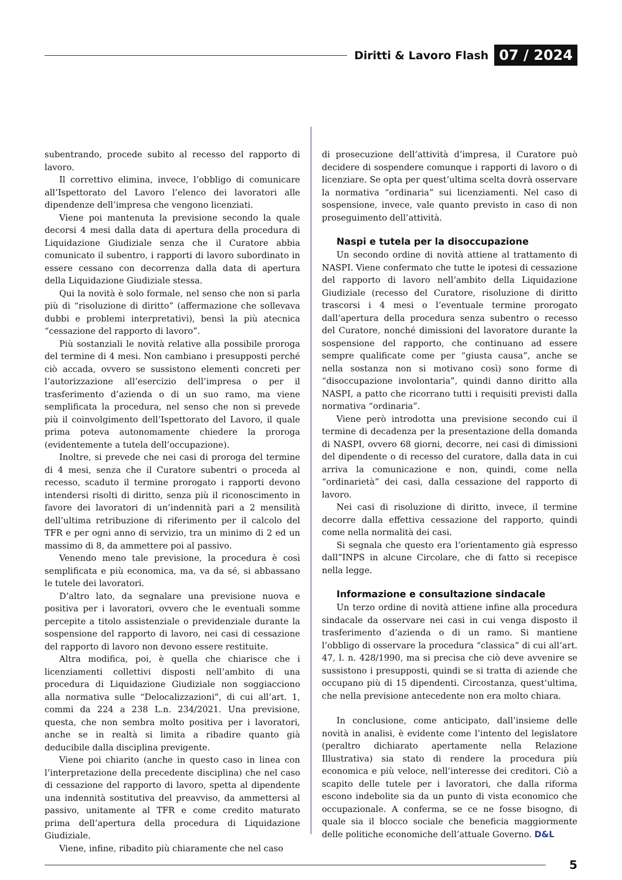Diritti & Lavoro Flash 07 / 2024
subentrando, procede subito al recesso del rapporto di lavoro.
Il correttivo elimina, invece, l’obbligo di comunicare all’Ispettorato del Lavoro l’elenco dei lavoratori alle dipendenze dell’impresa che vengono licenziati.
Viene poi mantenuta la previsione secondo la quale decorsi 4 mesi dalla data di apertura della procedura di Liquidazione Giudiziale senza che il Curatore abbia comunicato il subentro, i rapporti di lavoro subordinato in essere cessano con decorrenza dalla data di apertura della Liquidazione Giudiziale stessa.
Qui la novità è solo formale, nel senso che non si parla più di “risoluzione di diritto” (affermazione che sollevava dubbi e problemi interpretativi), bensì la più atecnica “cessazione del rapporto di lavoro”.
Più sostanziali le novità relative alla possibile proroga del termine di 4 mesi. Non cambiano i presupposti perché ciò accada, ovvero se sussistono elementi concreti per l’autorizzazione all’esercizio dell’impresa o per il trasferimento d’azienda o di un suo ramo, ma viene semplificata la procedura, nel senso che non si prevede più il coinvolgimento dell’Ispettorato del Lavoro, il quale prima poteva autonomamente chiedere la proroga (evidentemente a tutela dell’occupazione).
Inoltre, si prevede che nei casi di proroga del termine di 4 mesi, senza che il Curatore subentri o proceda al recesso, scaduto il termine prorogato i rapporti devono intendersi risolti di diritto, senza più il riconoscimento in favore dei lavoratori di un’indennità pari a 2 mensilità dell’ultima retribuzione di riferimento per il calcolo del TFR e per ogni anno di servizio, tra un minimo di 2 ed un massimo di 8, da ammettere poi al passivo.
Venendo meno tale previsione, la procedura è così semplificata e più economica, ma, va da sé, si abbassano le tutele dei lavoratori.
D’altro lato, da segnalare una previsione nuova e positiva per i lavoratori, ovvero che le eventuali somme percepite a titolo assistenziale o previdenziale durante la sospensione del rapporto di lavoro, nei casi di cessazione del rapporto di lavoro non devono essere restituite.
Altra modifica, poi, è quella che chiarisce che i licenziamenti collettivi disposti nell’ambito di una procedura di Liquidazione Giudiziale non soggiacciono alla normativa sulle “Delocalizzazioni”, di cui all’art. 1, commi da 224 a 238 L.n. 234/2021. Una previsione, questa, che non sembra molto positiva per i lavoratori, anche se in realtà si limita a ribadire quanto già deducibile dalla disciplina previgente.
Viene poi chiarito (anche in questo caso in linea con l’interpretazione della precedente disciplina) che nel caso di cessazione del rapporto di lavoro, spetta al dipendente una indennità sostitutiva del preavviso, da ammettersi al passivo, unitamente al TFR e come credito maturato prima dell’apertura della procedura di Liquidazione Giudiziale.
Viene, infine, ribadito più chiaramente che nel caso
di prosecuzione dell’attività d’impresa, il Curatore può decidere di sospendere comunque i rapporti di lavoro o di licenziare. Se opta per quest’ultima scelta dovrà osservare la normativa “ordinaria” sui licenziamenti. Nel caso di sospensione, invece, vale quanto previsto in caso di non proseguimento dell’attività.
Naspi e tutela per la disoccupazione
Un secondo ordine di novità attiene al trattamento di NASPI. Viene confermato che tutte le ipotesi di cessazione del rapporto di lavoro nell’ambito della Liquidazione Giudiziale (recesso del Curatore, risoluzione di diritto trascorsi i 4 mesi o l’eventuale termine prorogato dall’apertura della procedura senza subentro o recesso del Curatore, nonché dimissioni del lavoratore durante la sospensione del rapporto, che continuano ad essere sempre qualificate come per “giusta causa”, anche se nella sostanza non si motivano così) sono forme di “disoccupazione involontaria”, quindi danno diritto alla NASPI, a patto che ricorrano tutti i requisiti previsti dalla normativa “ordinaria”.
Viene però introdotta una previsione secondo cui il termine di decadenza per la presentazione della domanda di NASPI, ovvero 68 giorni, decorre, nei casi di dimissioni del dipendente o di recesso del curatore, dalla data in cui arriva la comunicazione e non, quindi, come nella “ordinarietà” dei casi, dalla cessazione del rapporto di lavoro.
Nei casi di risoluzione di diritto, invece, il termine decorre dalla effettiva cessazione del rapporto, quindi come nella normalità dei casi.
Si segnala che questo era l’orientamento già espresso dall”INPS in alcune Circolare, che di fatto si recepisce nella legge.
Informazione e consultazione sindacale
Un terzo ordine di novità attiene infine alla procedura sindacale da osservare nei casi in cui venga disposto il trasferimento d’azienda o di un ramo. Si mantiene l’obbligo di osservare la procedura “classica” di cui all’art. 47, l. n. 428/1990, ma si precisa che ciò deve avvenire se sussistono i presupposti, quindi se si tratta di aziende che occupano più di 15 dipendenti. Circostanza, quest’ultima, che nella previsione antecedente non era molto chiara.
In conclusione, come anticipato, dall’insieme delle novità in analisi, è evidente come l’intento del legislatore (peraltro dichiarato apertamente nella Relazione Illustrativa) sia stato di rendere la procedura più economica e più veloce, nell’interesse dei creditori. Ciò a scapito delle tutele per i lavoratori, che dalla riforma escono indebolite sia da un punto di vista economico che occupazionale. A conferma, se ce ne fosse bisogno, di quale sia il blocco sociale che beneficia maggiormente delle politiche economiche dell’attuale Governo. D&L
5